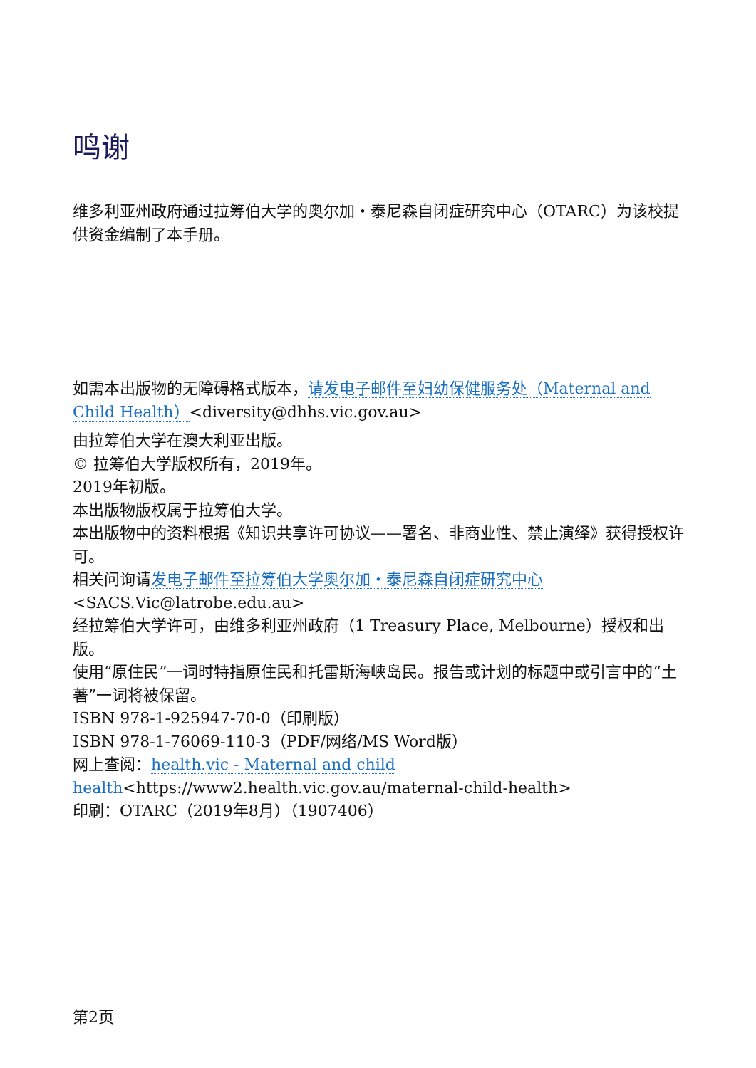鸣谢
维多利亚州政府通过拉筹伯大学的奥尔加・泰尼森自闭症研究中心（OTARC）为该校提供资金编制了本手册。
如需本出版物的无障碍格式版本，请发电子邮件至妇幼保健服务处（Maternal and Child Health）<diversity@dhhs.vic.gov.au>
由拉筹伯大学在澳大利亚出版。
© 拉筹伯大学版权所有，2019年。
2019年初版。
本出版物版权属于拉筹伯大学。
本出版物中的资料根据《知识共享许可协议——署名、非商业性、禁止演绎》获得授权许可。
相关问询请发电子邮件至拉筹伯大学奥尔加・泰尼森自闭症研究中心
<SACS.Vic@latrobe.edu.au>
经拉筹伯大学许可，由维多利亚州政府（1 Treasury Place, Melbourne）授权和出版。
使用“原住民”一词时特指原住民和托雷斯海峡岛民。报告或计划的标题中或引言中的“土著”一词将被保留。
ISBN 978-1-925947-70-0（印刷版）
ISBN 978-1-76069-110-3（PDF/网络/MS Word版）
网上查阅：health.vic - Maternal and child health<https://www2.health.vic.gov.au/maternal-child-health>
印刷：OTARC（2019年8月）（1907406）
第2页